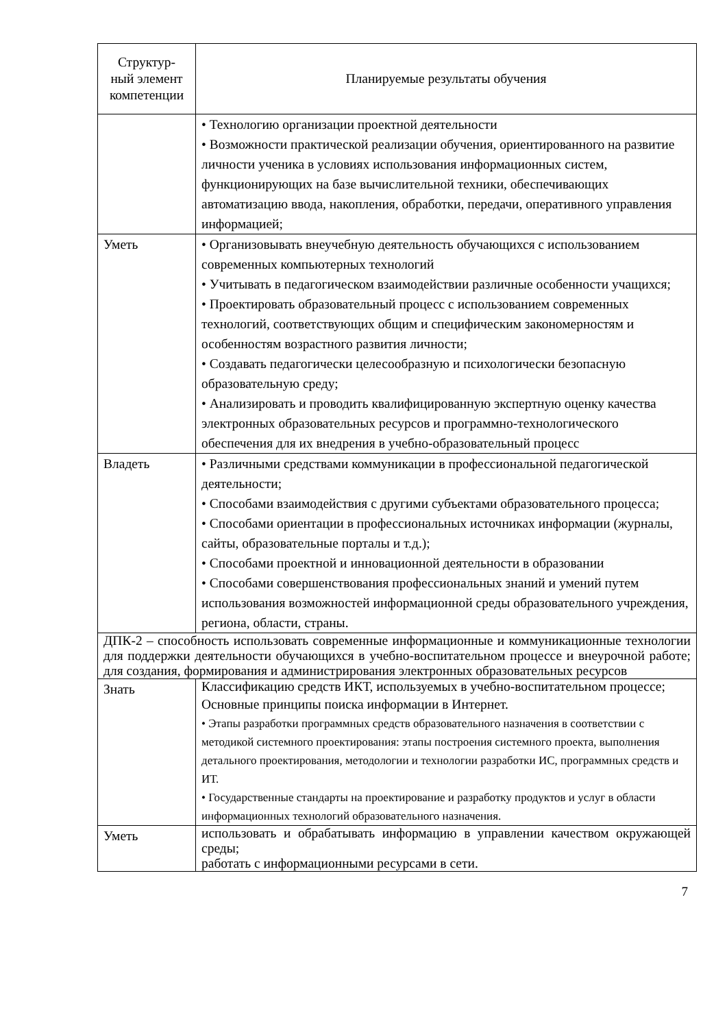| Структур- ный элемент компетенции | Планируемые результаты обучения |
| --- | --- |
| | • Технологию организации проектной деятельности • Возможности практической реализации обучения, ориентированного на развитие личности ученика в условиях использования информационных систем, функционирующих на базе вычислительной техники, обеспечивающих автоматизацию ввода, накопления, обработки, передачи, оперативного управления информацией; |
| Уметь | • Организовывать внеучебную деятельность обучающихся с использованием современных компьютерных технологий • Учитывать в педагогическом взаимодействии различные особенности учащихся; • Проектировать образовательный процесс с использованием современных технологий, соответствующих общим и специфическим закономерностям и особенностям возрастного развития личности; • Создавать педагогически целесообразную и психологически безопасную образовательную среду; • Анализировать и проводить квалифицированную экспертную оценку качества электронных образовательных ресурсов и программно-технологического обеспечения для их внедрения в учебно-образовательный процесс |
| Владеть | • Различными средствами коммуникации в профессиональной педагогической деятельности; • Способами взаимодействия с другими субъектами образовательного процесса; • Способами ориентации в профессиональных источниках информации (журналы, сайты, образовательные порталы и т.д.); • Способами проектной и инновационной деятельности в образовании • Способами совершенствования профессиональных знаний и умений путем использования возможностей информационной среды образовательного учреждения, региона, области, страны. |
| ДПК-2 – способность использовать современные информационные и коммуникационные технологии для поддержки деятельности обучающихся в учебно-воспитательном процессе и внеурочной работе; для создания, формирования и администрирования электронных образовательных ресурсов | |
| Знать | Классификацию средств ИКТ, используемых в учебно-воспитательном процессе; Основные принципы поиска информации в Интернет. • Этапы разработки программных средств образовательного назначения в соответствии с методикой системного проектирования: этапы построения системного проекта, выполнения детального проектирования, методологии и технологии разработки ИС, программных средств и ИТ. • Государственные стандарты на проектирование и разработку продуктов и услуг в области информационных технологий образовательного назначения. |
| Уметь | использовать и обрабатывать информацию в управлении качеством окружающей среды; работать с информационными ресурсами в сети. |
7